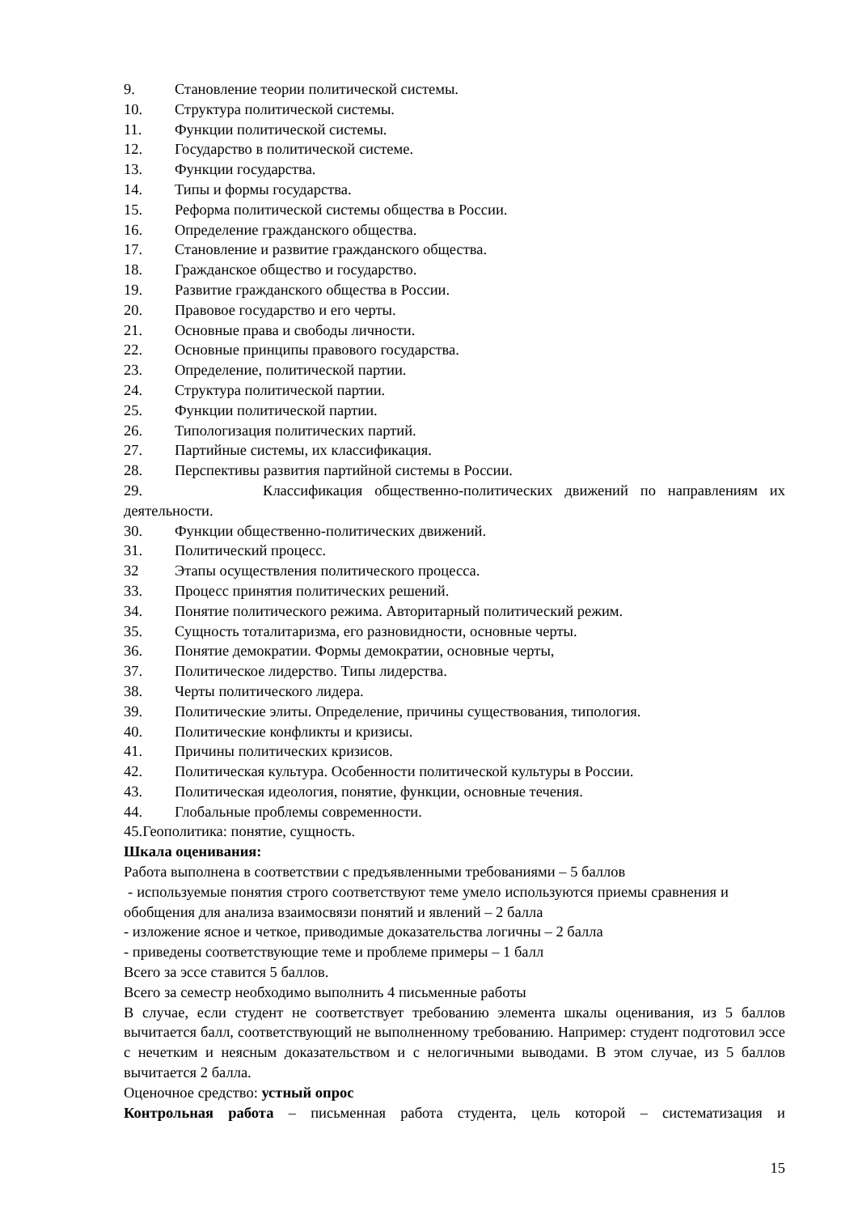9. Становление теории политической системы.
10. Структура политической системы.
11. Функции политической системы.
12. Государство в политической системе.
13. Функции государства.
14. Типы и формы государства.
15. Реформа политической системы общества в России.
16. Определение гражданского общества.
17. Становление и развитие гражданского общества.
18. Гражданское общество и государство.
19. Развитие гражданского общества в России.
20. Правовое государство и его черты.
21. Основные права и свободы личности.
22. Основные принципы правового государства.
23. Определение, политической партии.
24. Структура политической партии.
25. Функции политической партии.
26. Типологизация политических партий.
27. Партийные системы, их классификация.
28. Перспективы развития партийной системы в России.
29. Классификация общественно-политических движений по направлениям их
деятельности.
30. Функции общественно-политических движений.
31. Политический процесс.
32 Этапы осуществления политического процесса.
33. Процесс принятия политических решений.
34. Понятие политического режима. Авторитарный политический режим.
35. Сущность тоталитаризма, его разновидности, основные черты.
36. Понятие демократии. Формы демократии, основные черты,
37. Политическое лидерство. Типы лидерства.
38. Черты политического лидера.
39. Политические элиты. Определение, причины существования, типология.
40. Политические конфликты и кризисы.
41. Причины политических кризисов.
42. Политическая культура. Особенности политической культуры в России.
43. Политическая идеология, понятие, функции, основные течения.
44. Глобальные проблемы современности.
45.Геополитика: понятие, сущность.
Шкала оценивания:
Работа выполнена в соответствии с предъявленными требованиями – 5 баллов
- используемые понятия строго соответствуют теме умело используются приемы сравнения и обобщения для анализа взаимосвязи понятий и явлений – 2 балла
- изложение ясное и четкое, приводимые доказательства логичны – 2 балла
- приведены соответствующие теме и проблеме примеры – 1 балл
Всего за эссе ставится 5 баллов.
Всего за семестр необходимо выполнить 4 письменные работы
В случае, если студент не соответствует требованию элемента шкалы оценивания, из 5 баллов вычитается балл, соответствующий не выполненному требованию. Например: студент подготовил эссе с нечетким и неясным доказательством и с нелогичными выводами. В этом случае, из 5 баллов вычитается 2 балла.
Оценочное средство: устный опрос
Контрольная работа – письменная работа студента, цель которой – систематизация и
15